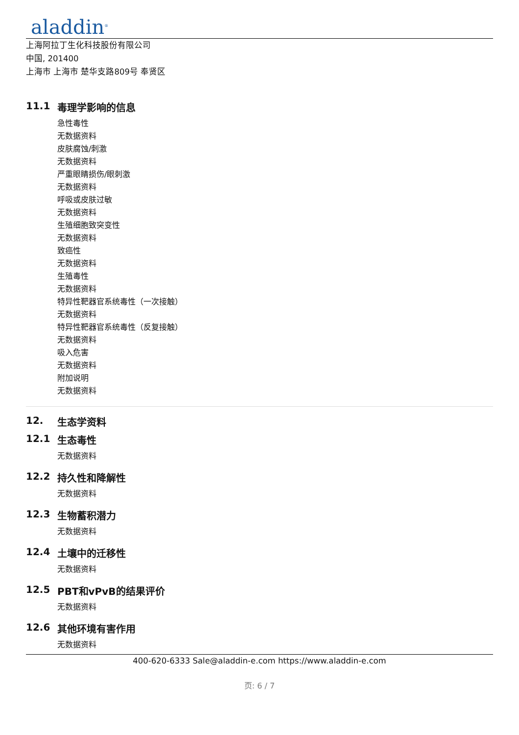aladdin<sup>®</sup>
上海阿拉丁生化科技股份有限公司
中国, 201400
上海市 上海市 楚华支路809号 奉贤区
11.1 毒理学影响的信息
急性毒性
无数据资料
皮肤腐蚀/刺激
无数据资料
严重眼睛损伤/眼刺激
无数据资料
呼吸或皮肤过敏
无数据资料
生殖细胞致突变性
无数据资料
致癌性
无数据资料
生殖毒性
无数据资料
特异性靶器官系统毒性（一次接触）
无数据资料
特异性靶器官系统毒性（反复接触）
无数据资料
吸入危害
无数据资料
附加说明
无数据资料
12. 生态学资料
12.1 生态毒性
无数据资料
12.2 持久性和降解性
无数据资料
12.3 生物蓄积潜力
无数据资料
12.4 土壤中的迁移性
无数据资料
12.5 PBT和vPvB的结果评价
无数据资料
12.6 其他环境有害作用
无数据资料
400-620-6333 Sale@aladdin-e.com https://www.aladdin-e.com
页: 6 / 7